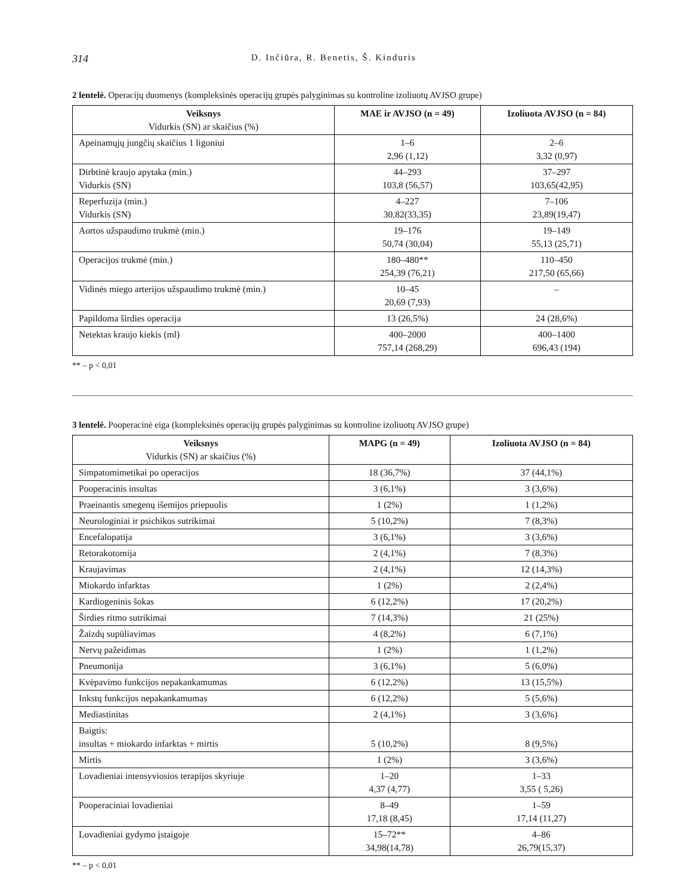314 D. Inčiūra, R. Benetis, Š. Kinduris
2 lentelė. Operacijų duomenys (kompleksinės operacijų grupės palyginimas su kontroline izoliuotų AVJSO grupe)
| Veiksnys Vidurkis (SN) ar skaičius (%) | MAE ir AVJSO (n = 49) | Izoliuota AVJSO (n = 84) |
| --- | --- | --- |
| Apeinamųjų jungčių skaičius 1 ligoniui | 1–6 2,96 (1,12) | 2–6 3,32 (0,97) |
| Dirbtinė kraujo apytaka (min.) Vidurkis (SN) | 44–293 103,8 (56,57) | 37–297 103,65(42,95) |
| Reperfuzija (min.) Vidurkis (SN) | 4–227 30,82(33,35) | 7–106 23,89(19,47) |
| Aortos užspaudimo trukmė (min.) | 19–176 50,74 (30,04) | 19–149 55,13 (25,71) |
| Operacijos trukmė (min.) | 180–480** 254,39 (76,21) | 110–450 217,50 (65,66) |
| Vidinės miego arterijos užspaudimo trukmė (min.) | 10–45 20,69 (7,93) | – |
| Papildoma širdies operacija | 13 (26,5%) | 24 (28,6%) |
| Netektas kraujo kiekis (ml) | 400–2000 757,14 (268,29) | 400–1400 696,43 (194) |
** – p < 0,01
3 lentelė. Pooperacinė eiga (kompleksinės operacijų grupės palyginimas su kontroline izoliuotų AVJSO grupe)
| Veiksnys Vidurkis (SN) ar skaičius (%) | MAPG (n = 49) | Izoliuota AVJSO (n = 84) |
| --- | --- | --- |
| Simpatomimetikai po operacijos | 18 (36,7%) | 37 (44,1%) |
| Pooperacinis insultas | 3 (6,1%) | 3 (3,6%) |
| Praeinantis smegenų išemijos priepuolis | 1 (2%) | 1 (1,2%) |
| Neurologiniai ir psichikos sutrikimai | 5 (10,2%) | 7 (8,3%) |
| Encefalopatija | 3 (6,1%) | 3 (3,6%) |
| Retorakotomija | 2 (4,1%) | 7 (8,3%) |
| Kraujavimas | 2 (4,1%) | 12 (14,3%) |
| Miokardo infarktas | 1 (2%) | 2 (2,4%) |
| Kardiogeninis šokas | 6 (12,2%) | 17 (20,2%) |
| Širdies ritmo sutrikimai | 7 (14,3%) | 21 (25%) |
| Žaizdų supūliavimas | 4 (8,2%) | 6 (7,1%) |
| Nervų pažeidimas | 1 (2%) | 1 (1,2%) |
| Pneumonija | 3 (6,1%) | 5 (6,0%) |
| Kvėpavimo funkcijos nepakankamumas | 6 (12,2%) | 13 (15,5%) |
| Inkstų funkcijos nepakankamumas | 6 (12,2%) | 5 (5,6%) |
| Mediastinitas | 2 (4,1%) | 3 (3,6%) |
| Baigtis: insultas + miokardo infarktas + mirtis | 5 (10,2%) | 8 (9,5%) |
| Mirtis | 1 (2%) | 3 (3,6%) |
| Lovadieniai intensyviosios terapijos skyriuje | 1–20 4,37 (4,77) | 1–33 3,55 ( 5,26) |
| Pooperaciniai lovadieniai | 8–49 17,18 (8,45) | 1–59 17,14 (11,27) |
| Lovadieniai gydymo įstaigoje | 15–72** 34,98(14,78) | 4–86 26,79(15,37) |
** – p < 0,01